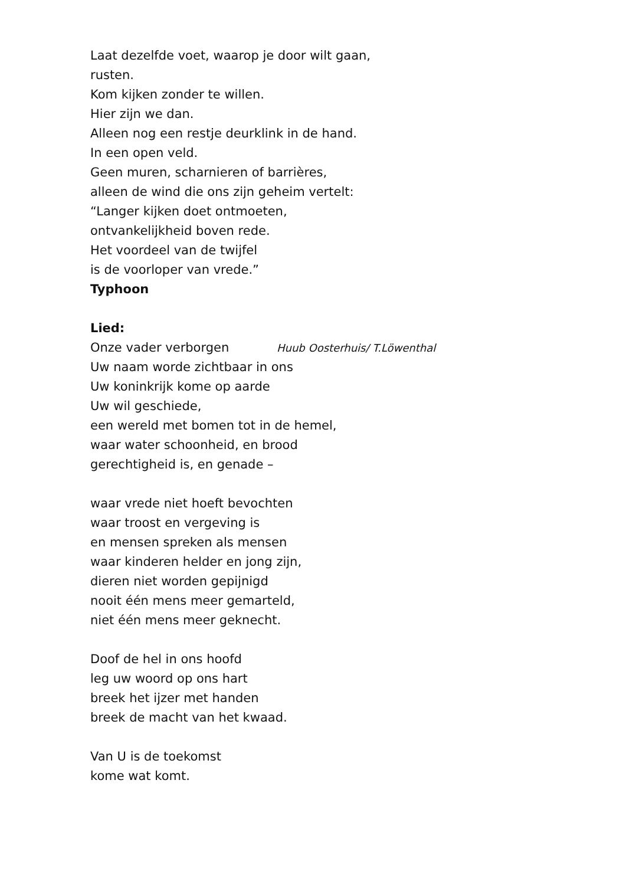Laat dezelfde voet, waarop je door wilt gaan,
rusten.
Kom kijken zonder te willen.
Hier zijn we dan.
Alleen nog een restje deurklink in de hand.
In een open veld.
Geen muren, scharnieren of barrières,
alleen de wind die ons zijn geheim vertelt:
“Langer kijken doet ontmoeten,
ontvankelijkheid boven rede.
Het voordeel van de twijfel
is de voorloper van vrede.”
Typhoon
Lied:
Onze vader verborgen Huub Oosterhuis/ T.Löwenthal
Uw naam worde zichtbaar in ons
Uw koninkrijk kome op aarde
Uw wil geschiede,
een wereld met bomen tot in de hemel,
waar water schoonheid, en brood
gerechtigheid is, en genade –
waar vrede niet hoeft bevochten
waar troost en vergeving is
en mensen spreken als mensen
waar kinderen helder en jong zijn,
dieren niet worden gepijnigd
nooit één mens meer gemarteld,
niet één mens meer geknecht.
Doof de hel in ons hoofd
leg uw woord op ons hart
breek het ijzer met handen
breek de macht van het kwaad.
Van U is de toekomst
kome wat komt.